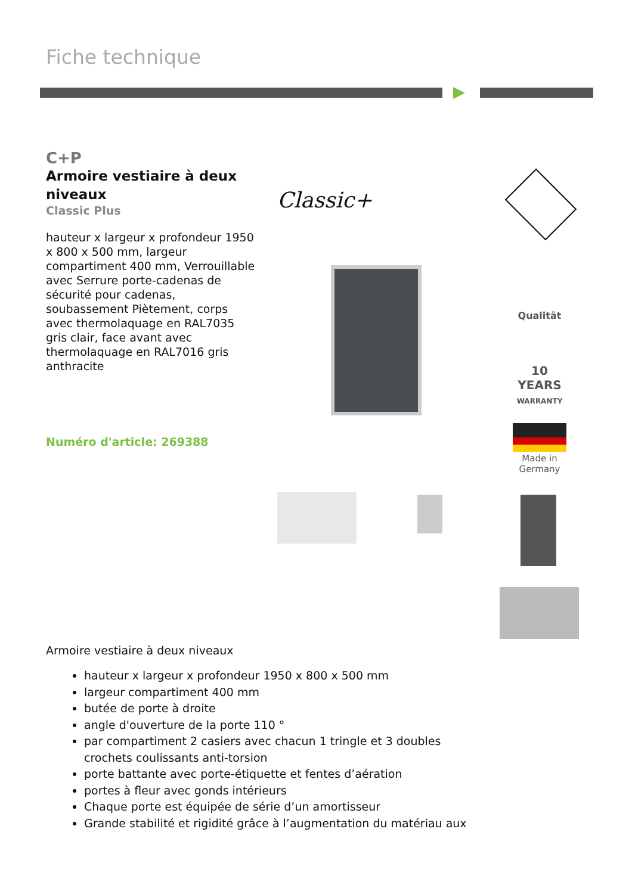Fiche technique
C+P
Armoire vestiaire à deux niveaux
Classic Plus
hauteur x largeur x profondeur 1950 x 800 x 500 mm, largeur compartiment 400 mm, Verrouillable avec Serrure porte-cadenas de sécurité pour cadenas, soubassement Piètement, corps avec thermolaquage en RAL7035 gris clair, face avant avec thermolaquage en RAL7016 gris anthracite
Numéro d'article: 269388
Classic+
Qualität
10
YEARS
WARRANTY
Made in Germany
Armoire vestiaire à deux niveaux
hauteur x largeur x profondeur 1950 x 800 x 500 mm
largeur compartiment 400 mm
butée de porte à droite
angle d'ouverture de la porte 110 °
par compartiment 2 casiers avec chacun 1 tringle et 3 doubles crochets coulissants anti-torsion
porte battante avec porte-étiquette et fentes d’aération
portes à fleur avec gonds intérieurs
Chaque porte est équipée de série d’un amortisseur
Grande stabilité et rigidité grâce à l’augmentation du matériau aux